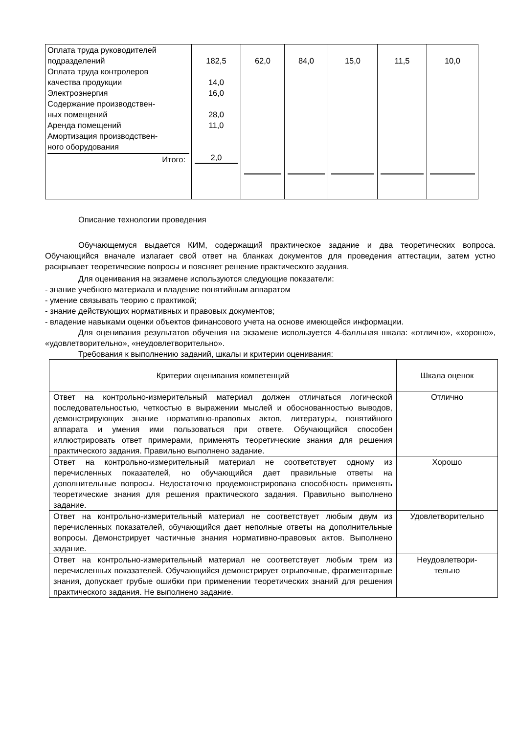| Оплата труда руководителей подразделений Оплата труда контролеров качества продукции Электроэнергия Содержание производствен- ных помещений Аренда помещений Амортизация производствен- ного оборудования Итого: | 182,5 14,0 16,0 28,0 11,0 2,0 | 62,0 | 84,0 | 15,0 | 11,5 | 10,0 |
Описание технологии проведения
Обучающемуся выдается КИМ, содержащий практическое задание и два теоретических вопроса. Обучающийся вначале излагает свой ответ на бланках документов для проведения аттестации, затем устно раскрывает теоретические вопросы и поясняет решение практического задания.
Для оценивания на экзамене используются следующие показатели:
- знание учебного материала и владение понятийным аппаратом
- умение связывать теорию с практикой;
- знание действующих нормативных и правовых документов;
- владение навыками оценки объектов финансового учета на основе имеющейся информации.
Для оценивания результатов обучения на экзамене используется 4-балльная шкала: «отлично», «хорошо», «удовлетворительно», «неудовлетворительно».
Требования к выполнению заданий, шкалы и критерии оценивания:
| Критерии оценивания компетенций | Шкала оценок |
| Ответ на контрольно-измерительный материал должен отличаться логической последовательностью, четкостью в выражении мыслей и обоснованностью выводов, демонстрирующих знание нормативно-правовых актов, литературы, понятийного аппарата и умения ими пользоваться при ответе. Обучающийся способен иллюстрировать ответ примерами, применять теоретические знания для решения практического задания. Правильно выполнено задание. | Отлично |
| Ответ на контрольно-измерительный материал не соответствует одному из перечисленных показателей, но обучающийся дает правильные ответы на дополнительные вопросы. Недостаточно продемонстрирована способность применять теоретические знания для решения практического задания. Правильно выполнено задание. | Хорошо |
| Ответ на контрольно-измерительный материал не соответствует любым двум из перечисленных показателей, обучающийся дает неполные ответы на дополнительные вопросы. Демонстрирует частичные знания нормативно-правовых актов. Выполнено задание. | Удовлетворительно |
| Ответ на контрольно-измерительный материал не соответствует любым трем из перечисленных показателей. Обучающийся демонстрирует отрывочные, фрагментарные знания, допускает грубые ошибки при применении теоретических знаний для решения практического задания. Не выполнено задание. | Неудовлетвори- тельно |